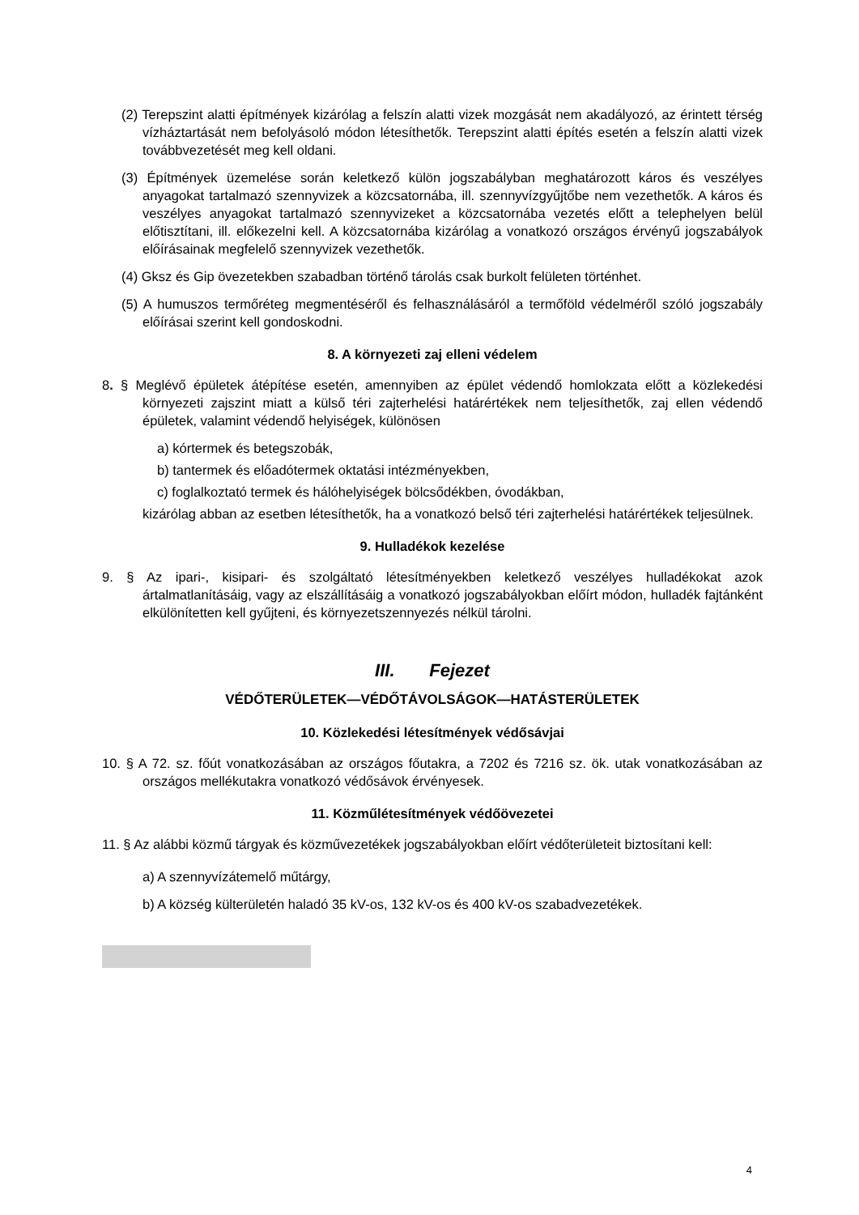(2) Terepszint alatti építmények kizárólag a felszín alatti vizek mozgását nem akadályozó, az érintett térség vízháztartását nem befolyásoló módon létesíthetők. Terepszint alatti építés esetén a felszín alatti vizek továbbvezetését meg kell oldani.
(3) Építmények üzemelése során keletkező külön jogszabályban meghatározott káros és veszélyes anyagokat tartalmazó szennyvizek a közcsatornába, ill. szennyvízgyűjtőbe nem vezethetők. A káros és veszélyes anyagokat tartalmazó szennyvizeket a közcsatornába vezetés előtt a telephelyen belül előtisztítani, ill. előkezelni kell. A közcsatornába kizárólag a vonatkozó országos érvényű jogszabályok előírásainak megfelelő szennyvizek vezethetők.
(4) Gksz és Gip övezetekben szabadban történő tárolás csak burkolt felületen történhet.
(5) A humuszos termőréteg megmentéséről és felhasználásáról a termőföld védelméről szóló jogszabály előírásai szerint kell gondoskodni.
8. A környezeti zaj elleni védelem
8. § Meglévő épületek átépítése esetén, amennyiben az épület védendő homlokzata előtt a közlekedési környezeti zajszint miatt a külső téri zajterhelési határértékek nem teljesíthetők, zaj ellen védendő épületek, valamint védendő helyiségek, különösen
a) kórtermek és betegszobák,
b) tantermek és előadótermek oktatási intézményekben,
c) foglalkoztató termek és hálóhelyiségek bölcsődékben, óvodákban,
kizárólag abban az esetben létesíthetők, ha a vonatkozó belső téri zajterhelési határértékek teljesülnek.
9. Hulladékok kezelése
9. § Az ipari-, kisipari- és szolgáltató létesítményekben keletkező veszélyes hulladékokat azok ártalmatlanításáig, vagy az elszállításáig a vonatkozó jogszabályokban előírt módon, hulladék fajtánként elkülönítetten kell gyűjteni, és környezetszennyezés nélkül tárolni.
III. Fejezet
VÉDŐTERÜLETEK—VÉDŐTÁVOLSÁGOK—HATÁSTERÜLETEK
10. Közlekedési létesítmények védősávjai
10. § A 72. sz. főút vonatkozásában az országos főutakra, a 7202 és 7216 sz. ök. utak vonatkozásában az országos mellékutakra vonatkozó védősávok érvényesek.
11. Közműlétesítmények védőövezetei
11. § Az alábbi közmű tárgyak és közművezetékek jogszabályokban előírt védőterületeit biztosítani kell:
a) A szennyvízátemelő műtárgy,
b) A község külterületén haladó 35 kV-os, 132 kV-os és 400 kV-os szabadvezetékek.
4